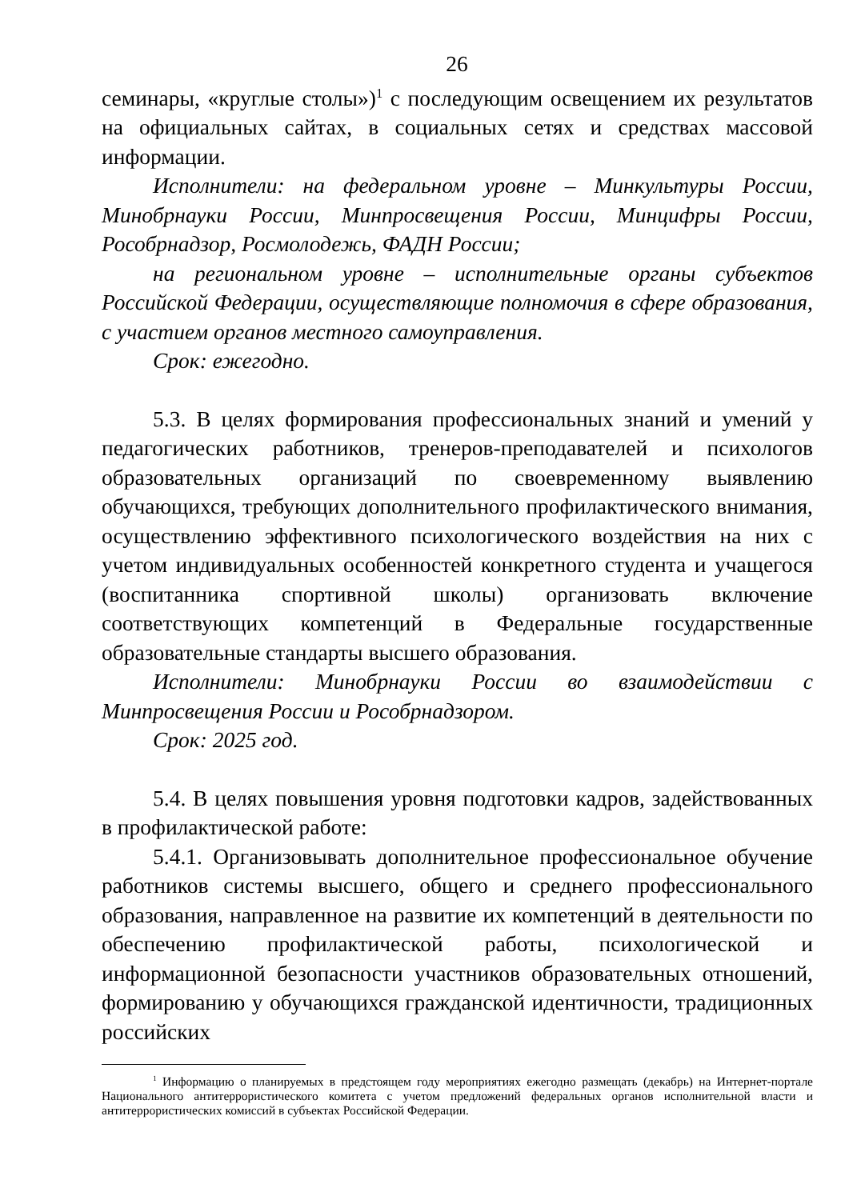26
семинары, «круглые столы»)<sup>1</sup> с последующим освещением их результатов на официальных сайтах, в социальных сетях и средствах массовой информации.
Исполнители: на федеральном уровне – Минкультуры России, Минобрнауки России, Минпросвещения России, Минцифры России, Рособрнадзор, Росмолодежь, ФАДН России;
на региональном уровне – исполнительные органы субъектов Российской Федерации, осуществляющие полномочия в сфере образования, с участием органов местного самоуправления.
Срок: ежегодно.
5.3. В целях формирования профессиональных знаний и умений у педагогических работников, тренеров-преподавателей и психологов образовательных организаций по своевременному выявлению обучающихся, требующих дополнительного профилактического внимания, осуществлению эффективного психологического воздействия на них с учетом индивидуальных особенностей конкретного студента и учащегося (воспитанника спортивной школы) организовать включение соответствующих компетенций в Федеральные государственные образовательные стандарты высшего образования.
Исполнители: Минобрнауки России во взаимодействии с Минпросвещения России и Рособрнадзором.
Срок: 2025 год.
5.4. В целях повышения уровня подготовки кадров, задействованных в профилактической работе:
5.4.1. Организовывать дополнительное профессиональное обучение работников системы высшего, общего и среднего профессионального образования, направленное на развитие их компетенций в деятельности по обеспечению профилактической работы, психологической и информационной безопасности участников образовательных отношений, формированию у обучающихся гражданской идентичности, традиционных российских
<sup>1</sup> Информацию о планируемых в предстоящем году мероприятиях ежегодно размещать (декабрь) на Интернет-портале Национального антитеррористического комитета с учетом предложений федеральных органов исполнительной власти и антитеррористических комиссий в субъектах Российской Федерации.